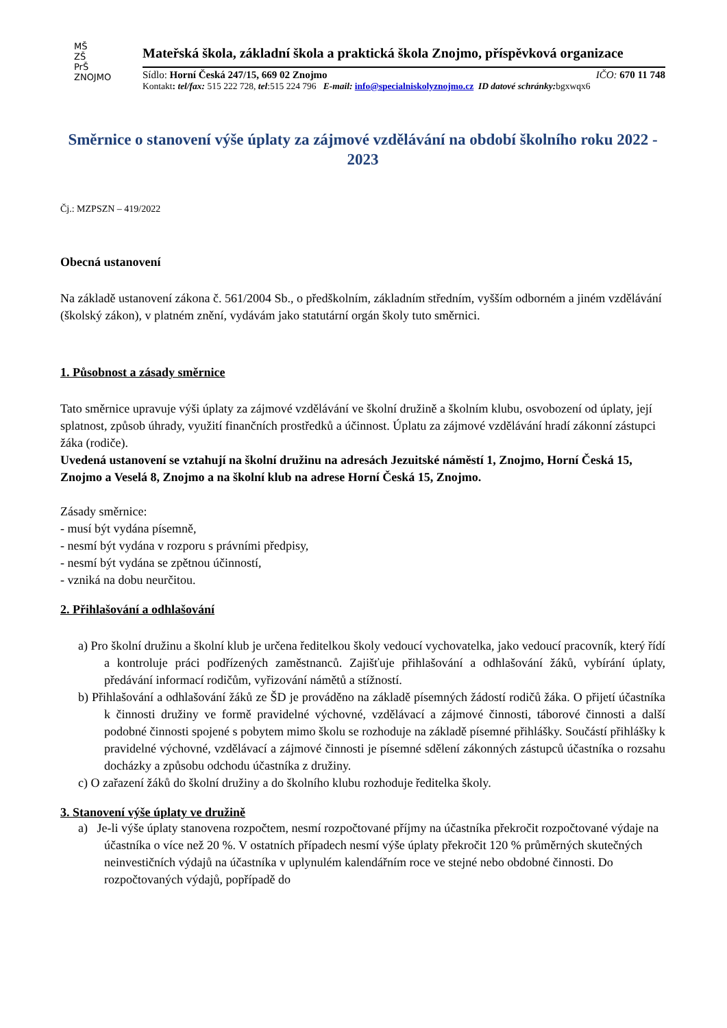MŠ
ZŠ
PrŠ
ZNOJMO
Mateřská škola, základní škola a praktická škola Znojmo, příspěvková organizace
Sídlo: Horní Česká 247/15, 669 02 Znojmo IČO: 670 11 748
Kontakt: tel/fax: 515 222 728, tel:515 224 796 E-mail: info@specialniskolyznojmo.cz ID datové schránky: bgxwqx6
Směrnice o stanovení výše úplaty za zájmové vzdělávání na období školního roku 2022 - 2023
Čj.: MZPSZN – 419/2022
Obecná ustanovení
Na základě ustanovení zákona č. 561/2004 Sb., o předškolním, základním středním, vyšším odborném a jiném vzdělávání (školský zákon), v platném znění, vydávám jako statutární orgán školy tuto směrnici.
1. Působnost a zásady směrnice
Tato směrnice upravuje výši úplaty za zájmové vzdělávání ve školní družině a školním klubu, osvobození od úplaty, její splatnost, způsob úhrady, využití finančních prostředků a účinnost. Úplatu za zájmové vzdělávání hradí zákonní zástupci žáka (rodiče).
Uvedená ustanovení se vztahují na školní družinu na adresách Jezuitské náměstí 1, Znojmo, Horní Česká 15, Znojmo a Veselá 8, Znojmo a na školní klub na adrese Horní Česká 15, Znojmo.
Zásady směrnice:
- musí být vydána písemně,
- nesmí být vydána v rozporu s právními předpisy,
- nesmí být vydána se zpětnou účinností,
- vzniká na dobu neurčitou.
2. Přihlašování a odhlašování
a) Pro školní družinu a školní klub je určena ředitelkou školy vedoucí vychovatelka, jako vedoucí pracovník, který řídí a kontroluje práci podřízených zaměstnanců. Zajišťuje přihlašování a odhlašování žáků, vybírání úplaty, předávání informací rodičům, vyřizování námětů a stížností.
b) Přihlašování a odhlašování žáků ze ŠD je prováděno na základě písemných žádostí rodičů žáka. O přijetí účastníka k činnosti družiny ve formě pravidelné výchovné, vzdělávací a zájmové činnosti, táborové činnosti a další podobné činnosti spojené s pobytem mimo školu se rozhoduje na základě písemné přihlášky. Součástí přihlášky k pravidelné výchovné, vzdělávací a zájmové činnosti je písemné sdělení zákonných zástupců účastníka o rozsahu docházky a způsobu odchodu účastníka z družiny.
c) O zařazení žáků do školní družiny a do školního klubu rozhoduje ředitelka školy.
3. Stanovení výše úplaty ve družině
a) Je-li výše úplaty stanovena rozpočtem, nesmí rozpočtované příjmy na účastníka překročit rozpočtované výdaje na účastníka o více než 20 %. V ostatních případech nesmí výše úplaty překročit 120 % průměrných skutečných neinvestičních výdajů na účastníka v uplynulém kalendářním roce ve stejné nebo obdobné činnosti. Do rozpočtovaných výdajů, popřípadě do